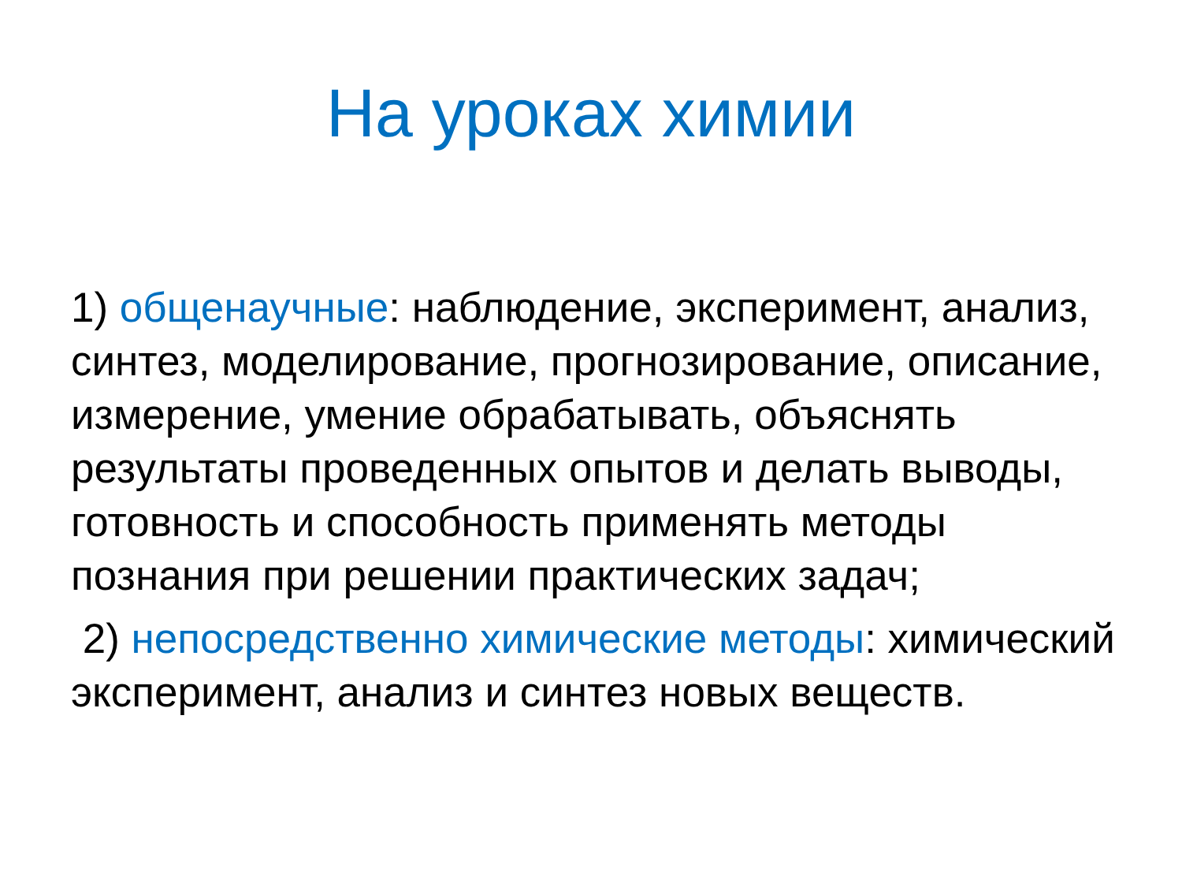На уроках химии
1) общенаучные: наблюдение, эксперимент, анализ, синтез, моделирование, прогнозирование, описание, измерение, умение обрабатывать, объяснять результаты проведенных опытов и делать выводы, готовность и способность применять методы познания при решении практических задач;
2) непосредственно химические методы: химический эксперимент, анализ и синтез новых веществ.